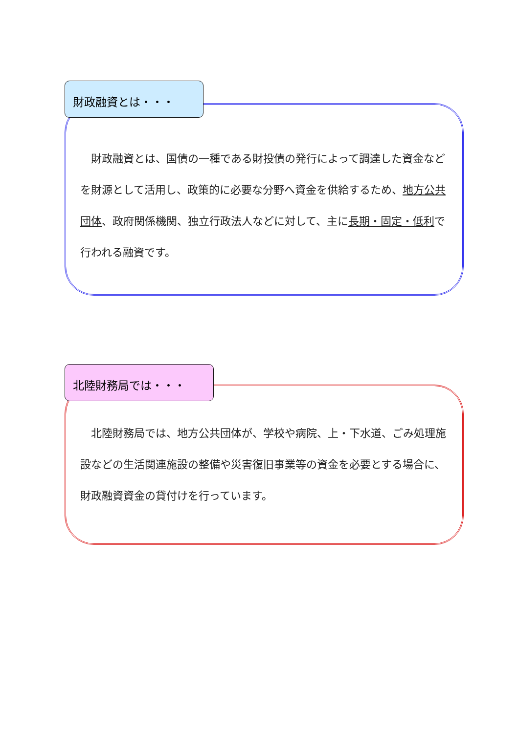財政融資とは・・・
　財政融資とは、国債の一種である財投債の発行によって調達した資金などを財源として活用し、政策的に必要な分野へ資金を供給するため、地方公共団体、政府関係機関、独立行政法人などに対して、主に長期・固定・低利で行われる融資です。
北陸財務局では・・・
　北陸財務局では、地方公共団体が、学校や病院、上・下水道、ごみ処理施設などの生活関連施設の整備や災害復旧事業等の資金を必要とする場合に、財政融資資金の貸付けを行っています。